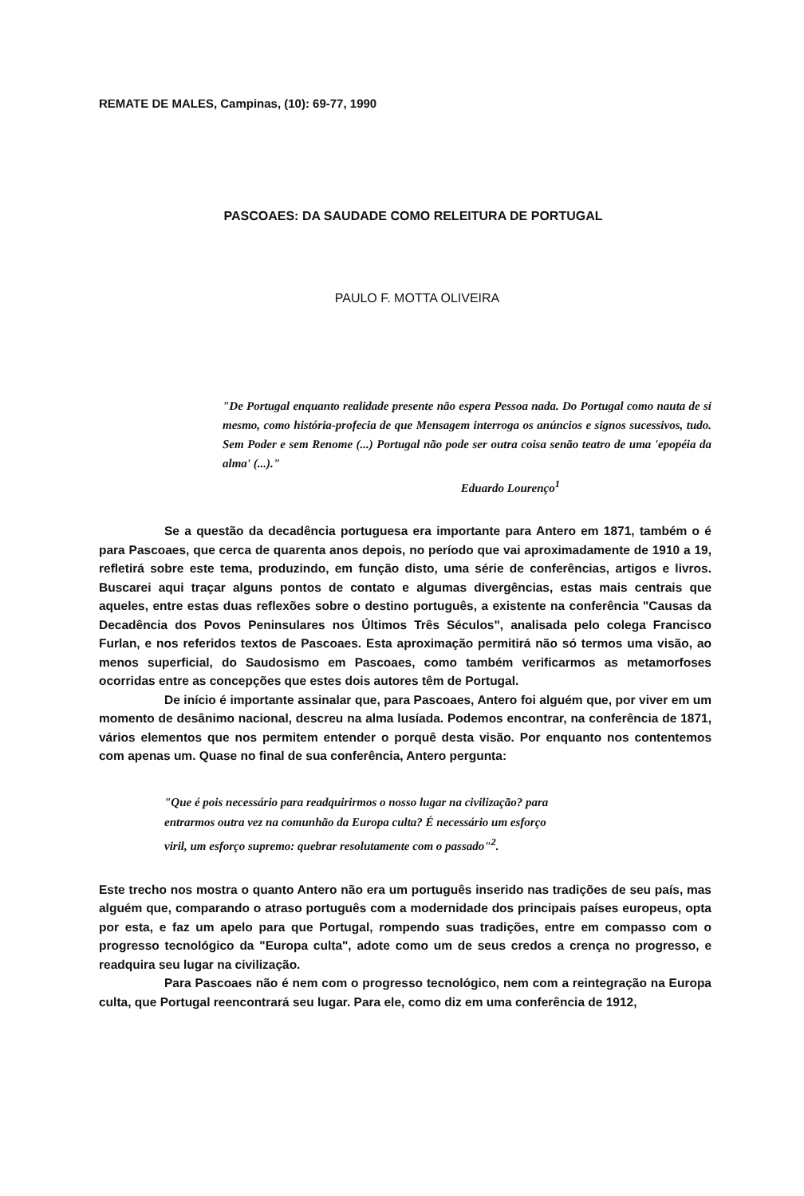REMATE DE MALES, Campinas, (10): 69-77, 1990
PASCOAES: DA SAUDADE COMO RELEITURA DE PORTUGAL
PAULO F. MOTTA OLIVEIRA
"De Portugal enquanto realidade presente não espera Pessoa nada. Do Portugal como nauta de si mesmo, como história-profecia de que Mensagem interroga os anúncios e signos sucessivos, tudo. Sem Poder e sem Renome (...) Portugal não pode ser outra coisa senão teatro de uma 'epopéia da alma' (...)."
Eduardo Lourenço<sup>1</sup>
Se a questão da decadência portuguesa era importante para Antero em 1871, também o é para Pascoaes, que cerca de quarenta anos depois, no período que vai aproximadamente de 1910 a 19, refletirá sobre este tema, produzindo, em função disto, uma série de conferências, artigos e livros. Buscarei aqui traçar alguns pontos de contato e algumas divergências, estas mais centrais que aqueles, entre estas duas reflexões sobre o destino português, a existente na conferência "Causas da Decadência dos Povos Peninsulares nos Últimos Três Séculos", analisada pelo colega Francisco Furlan, e nos referidos textos de Pascoaes. Esta aproximação permitirá não só termos uma visão, ao menos superficial, do Saudosismo em Pascoaes, como também verificarmos as metamorfoses ocorridas entre as concepções que estes dois autores têm de Portugal.
De início é importante assinalar que, para Pascoaes, Antero foi alguém que, por viver em um momento de desânimo nacional, descreu na alma lusíada. Podemos encontrar, na conferência de 1871, vários elementos que nos permitem entender o porquê desta visão. Por enquanto nos contentemos com apenas um. Quase no final de sua conferência, Antero pergunta:
"Que é pois necessário para readquirirmos o nosso lugar na civilização? para entrarmos outra vez na comunhão da Europa culta? É necessário um esforço viril, um esforço supremo: quebrar resolutamente com o passado"<sup>2</sup>.
Este trecho nos mostra o quanto Antero não era um português inserido nas tradições de seu país, mas alguém que, comparando o atraso português com a modernidade dos principais países europeus, opta por esta, e faz um apelo para que Portugal, rompendo suas tradições, entre em compasso com o progresso tecnológico da "Europa culta", adote como um de seus credos a crença no progresso, e readquira seu lugar na civilização.
Para Pascoaes não é nem com o progresso tecnológico, nem com a reintegração na Europa culta, que Portugal reencontrará seu lugar. Para ele, como diz em uma conferência de 1912,